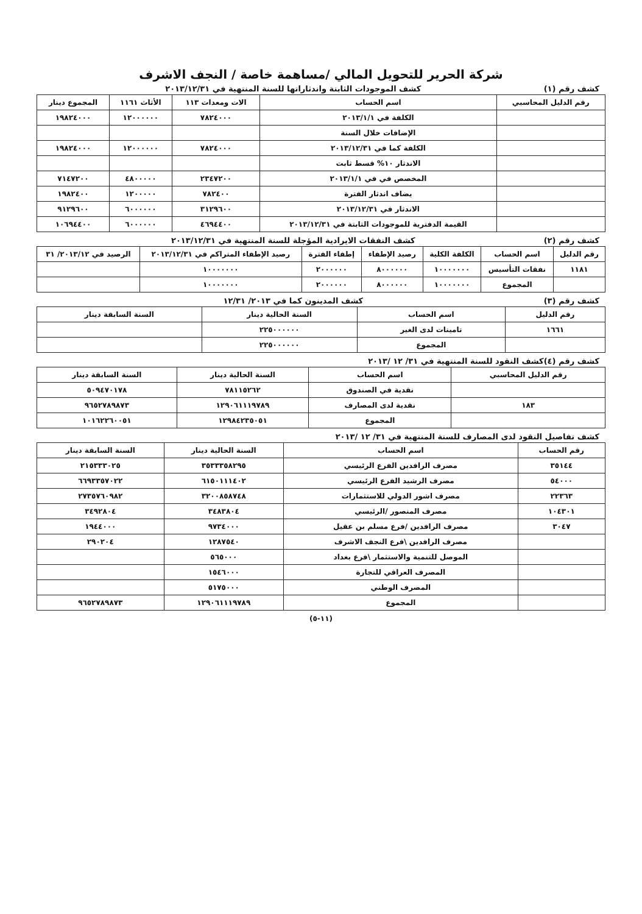شركة الحرير للتحويل المالي /مساهمة خاصة / النجف الاشرف
كشف رقم (١) كشف الموجودات الثابتة واندثاراتها للسنة المنتهية في ٢٠١٣/١٢/٣١
| رقم الدليل المحاسبي | اسم الحساب | الات ومعدات ١١٣ | الأثاث ١١٦١ | المجموع دينار |
| --- | --- | --- | --- | --- |
| | الكلفة في ٢٠١٣/١/١ | ٧٨٢٤٠٠٠ | ١٢٠٠٠٠٠٠ | ١٩٨٢٤٠٠٠ |
| | الإضافات خلال السنة | | | |
| | الكلفة كما في ٢٠١٣/١٢/٣١ | ٧٨٢٤٠٠٠ | ١٢٠٠٠٠٠٠ | ١٩٨٢٤٠٠٠ |
| | الاندثار ١٠% قسط ثابت | | | |
| | المخصص في في ٢٠١٣/١/١ | ٢٣٤٧٢٠٠ | ٤٨٠٠٠٠٠ | ٧١٤٧٢٠٠ |
| | يضاف اندثار الفترة | ٧٨٢٤٠٠ | ١٢٠٠٠٠٠ | ١٩٨٢٤٠٠ |
| | الاندثار في ٢٠١٣/١٢/٣١ | ٣١٢٩٦٠٠ | ٦٠٠٠٠٠٠ | ٩١٢٩٦٠٠ |
| | القيمة الدفترية للموجودات الثابتة في ٢٠١٣/١٢/٣١ | ٤٦٩٤٤٠٠ | ٦٠٠٠٠٠٠ | ١٠٦٩٤٤٠٠ |
كشف رقم (٢) كشف النفقات الايرادية المؤجلة للسنة المنتهية في ٢٠١٣/١٢/٣١
| رقم الدليل | اسم الحساب | الكلفة الكلية | رصيد الإطفاء | إطفاء الفترة | رصيد الإطفاء المتراكم في ٢٠١٣/١٢/٣١ | الرصيد في ٢٠١٣/١٢/ ٣١ |
| --- | --- | --- | --- | --- | --- | --- |
| ١١٨١ | نفقات التأسيس | ١٠٠٠٠٠٠٠ | ٨٠٠٠٠٠٠ | ٢٠٠٠٠٠٠ | ١٠٠٠٠٠٠٠ | |
| | المجموع | ١٠٠٠٠٠٠٠ | ٨٠٠٠٠٠٠ | ٢٠٠٠٠٠٠ | ١٠٠٠٠٠٠٠ | |
كشف رقم (٣) كشف المدينون كما في ٢٠١٣/ ١٢/٣١
| رقم الدليل | اسم الحساب | السنة الحالية دينار | السنة السابقة دينار |
| --- | --- | --- | --- |
| ١٦٦١ | تامينات لدى الغير | ٢٢٥٠٠٠٠٠٠ | |
| | المجموع | ٢٢٥٠٠٠٠٠٠ | |
كشف رقم (٤)كشف النقود للسنة المنتهية في ٣١/ ١٢ /٢٠١٣
| رقم الدليل المحاسبي | اسم الحساب | السنة الحالية دينار | السنة السابقة دينار |
| --- | --- | --- | --- |
| | نقدية في الصندوق | ٧٨١١٥٢٦٢ | ٥٠٩٤٧٠١٧٨ |
| ١٨٣ | نقدية لدى المصارف | ١٢٩٠٦١١١٩٧٨٩ | ٩٦٥٢٧٨٩٨٧٣ |
| | المجموع | ١٢٩٨٤٢٣٥٠٥١ | ١٠١٦٢٢٦٠٠٥١ |
كشف تفاصيل النقود لدى المصارف للسنة المنتهية في ٣١/ ١٢ /٢٠١٣
| رقم الحساب | اسم الحساب | السنة الحالية دينار | السنة السابقة دينار |
| --- | --- | --- | --- |
| ٣٥١٤٤ | مصرف الرافدين الفرع الرئيسي | ٣٥٣٣٣٥٨٢٩٥ | ٢١٥٣٣٣٠٢٥ |
| ٥٤٠٠٠ | مصرف الرشيد الفرع الرئيسي | ٦١٥٠١١١٤٠٢ | ٦٦٩٣٣٥٧٠٢٢ |
| ٢٢٣٦٣ | مصرف اشور الدولي للاستثمارات | ٣٢٠٠٨٥٨٧٤٨ | ٢٧٣٥٧٦٠٩٨٢ |
| ١٠٤٣٠١ | مصرف المنصور /الرئيسي | ٣٤٨٣٨٠٤ | ٣٤٩٢٨٠٤ |
| ٣٠٤٧ | مصرف الرافدين /فرع مسلم بن عقيل | ٩٧٣٤٠٠٠ | ١٩٤٤٠٠٠ |
| | مصرف الرافدين \فرع النجف الاشرف | ١٢٨٧٥٤٠ | ٢٩٠٢٠٤ |
| | الموصل للتنمية والاستثمار \فرع بغداد | ٥٦٥٠٠٠ | |
| | المصرف العراقي للتجارة | ١٥٤٦٠٠٠ | |
| | المصرف الوطني | ٥١٧٥٠٠٠ | |
| | المجموع | ١٢٩٠٦١١١٩٧٨٩ | ٩٦٥٢٧٨٩٨٧٣ |
(١١-٥)